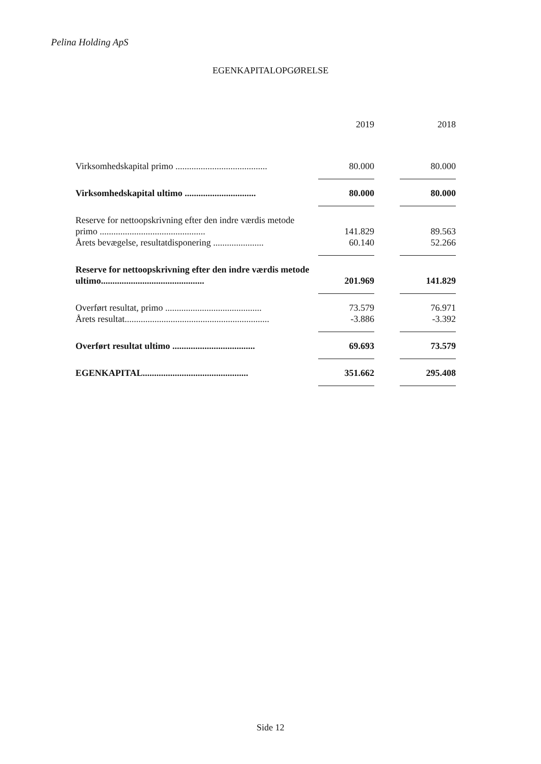Pelina Holding ApS
EGENKAPITALOPGØRELSE
| | 2019 | | 2018 |
| Virksomhedskapital primo ........................................ | 80.000 | | 80.000 |
| Virksomhedskapital ultimo ............................... | 80.000 | | 80.000 |
| Reserve for nettoopskrivning efter den indre værdis metode primo .............................................. | 141.829 | | 89.563 |
| Årets bevægelse, resultatdisponering ...................... | 60.140 | | 52.266 |
| Reserve for nettoopskrivning efter den indre værdis metode ultimo............................................. | 201.969 | | 141.829 |
| Overført resultat, primo .......................................... | 73.579 | | 76.971 |
| Årets resultat............................................................... | -3.886 | | -3.392 |
| Overført resultat ultimo .................................... | 69.693 | | 73.579 |
| EGENKAPITAL.............................................. | 351.662 | | 295.408 |
Side 12